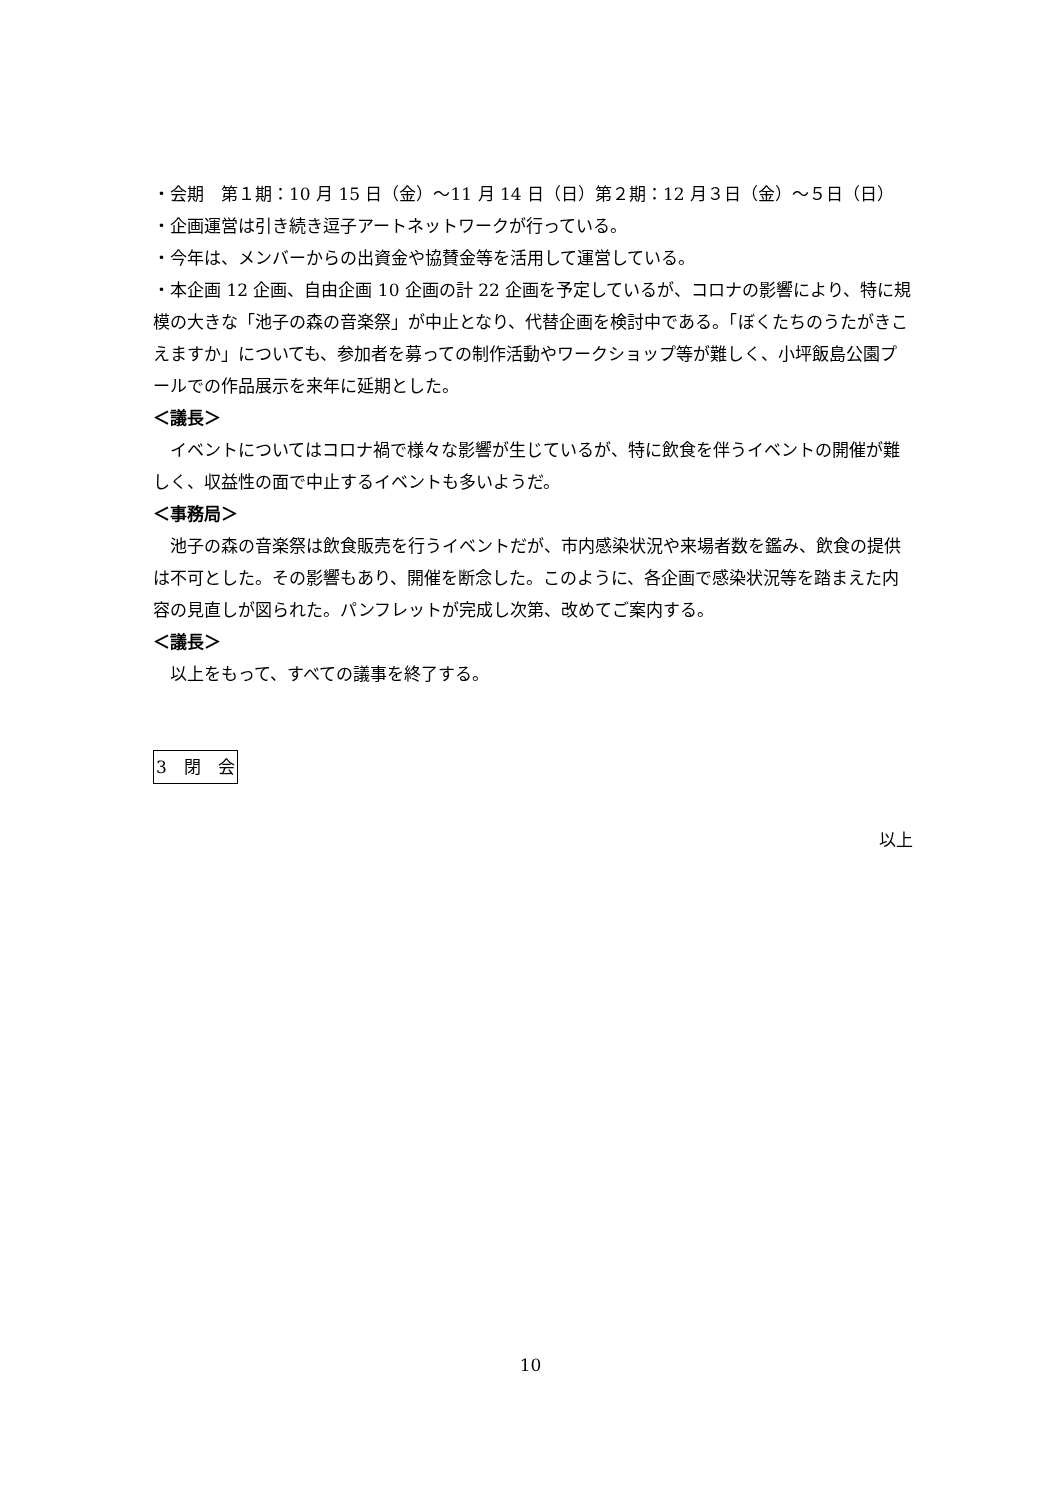・会期　第１期：10 月 15 日（金）～11 月 14 日（日）第２期：12 月３日（金）～５日（日）
・企画運営は引き続き逗子アートネットワークが行っている。
・今年は、メンバーからの出資金や協賛金等を活用して運営している。
・本企画 12 企画、自由企画 10 企画の計 22 企画を予定しているが、コロナの影響により、特に規模の大きな「池子の森の音楽祭」が中止となり、代替企画を検討中である。「ぼくたちのうたがきこえますか」についても、参加者を募っての制作活動やワークショップ等が難しく、小坪飯島公園プールでの作品展示を来年に延期とした。
＜議長＞
イベントについてはコロナ禍で様々な影響が生じているが、特に飲食を伴うイベントの開催が難しく、収益性の面で中止するイベントも多いようだ。
＜事務局＞
池子の森の音楽祭は飲食販売を行うイベントだが、市内感染状況や来場者数を鑑み、飲食の提供は不可とした。その影響もあり、開催を断念した。このように、各企画で感染状況等を踏まえた内容の見直しが図られた。パンフレットが完成し次第、改めてご案内する。
＜議長＞
以上をもって、すべての議事を終了する。
3　閉　会
以上
10